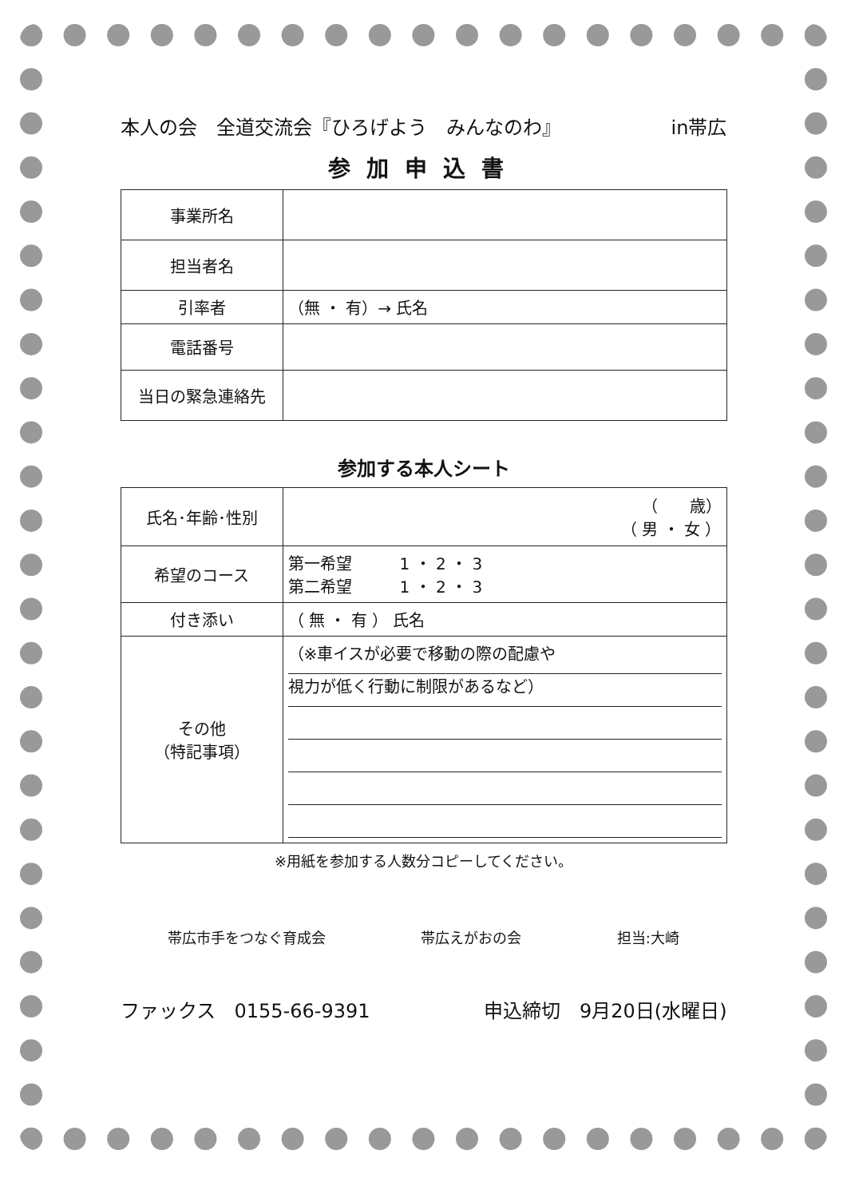本人の会　全道交流会『ひろげよう　みんなのわ』 in帯広
参加申込書
| 事業所名 | |
| 担当者名 | |
| 引率者 | （無 ・ 有）→ 氏名 |
| 電話番号 | |
| 当日の緊急連絡先 | |
参加する本人シート
| 氏名･年齢･性別 | （ 歳） （ 男 ・ 女 ） |
| 希望のコース | 第一希望 1 ・ 2 ・ 3 第二希望 1 ・ 2 ・ 3 |
| 付き添い | （ 無 ・ 有 ） 氏名 |
| その他 （特記事項） | （※車イスが必要で移動の際の配慮や 視力が低く行動に制限があるなど） |
※用紙を参加する人数分コピーしてください。
帯広市手をつなぐ育成会 帯広えがおの会 担当:大崎
ファックス　0155-66-9391 申込締切　9月20日(水曜日)